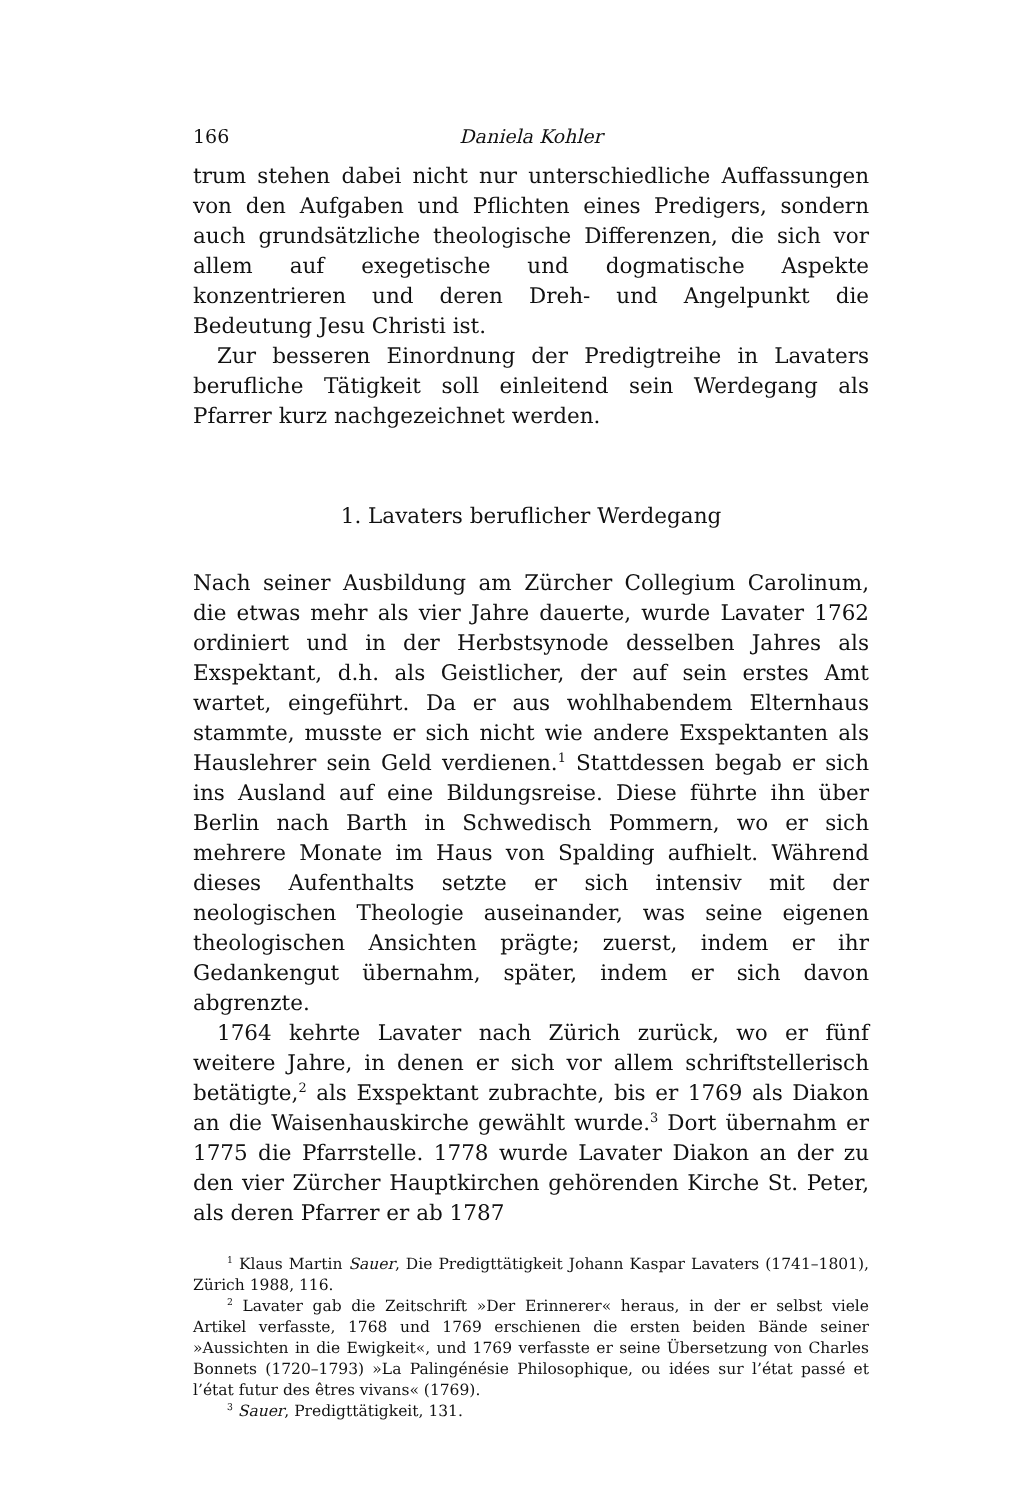166 Daniela Kohler
trum stehen dabei nicht nur unterschiedliche Auffassungen von den Aufgaben und Pflichten eines Predigers, sondern auch grundsätzliche theologische Differenzen, die sich vor allem auf exegetische und dogmatische Aspekte konzentrieren und deren Dreh- und Angelpunkt die Bedeutung Jesu Christi ist.
Zur besseren Einordnung der Predigtreihe in Lavaters berufliche Tätigkeit soll einleitend sein Werdegang als Pfarrer kurz nachgezeichnet werden.
1. Lavaters beruflicher Werdegang
Nach seiner Ausbildung am Zürcher Collegium Carolinum, die etwas mehr als vier Jahre dauerte, wurde Lavater 1762 ordiniert und in der Herbstsynode desselben Jahres als Exspektant, d.h. als Geistlicher, der auf sein erstes Amt wartet, eingeführt. Da er aus wohlhabendem Elternhaus stammte, musste er sich nicht wie andere Exspektanten als Hauslehrer sein Geld verdienen.<sup>1</sup> Stattdessen begab er sich ins Ausland auf eine Bildungsreise. Diese führte ihn über Berlin nach Barth in Schwedisch Pommern, wo er sich mehrere Monate im Haus von Spalding aufhielt. Während dieses Aufenthalts setzte er sich intensiv mit der neologischen Theologie auseinander, was seine eigenen theologischen Ansichten prägte; zuerst, indem er ihr Gedankengut übernahm, später, indem er sich davon abgrenzte.
1764 kehrte Lavater nach Zürich zurück, wo er fünf weitere Jahre, in denen er sich vor allem schriftstellerisch betätigte,<sup>2</sup> als Exspektant zubrachte, bis er 1769 als Diakon an die Waisenhauskirche gewählt wurde.<sup>3</sup> Dort übernahm er 1775 die Pfarrstelle. 1778 wurde Lavater Diakon an der zu den vier Zürcher Hauptkirchen gehörenden Kirche St. Peter, als deren Pfarrer er ab 1787
<sup>1</sup> Klaus Martin Sauer, Die Predigttätigkeit Johann Kaspar Lavaters (1741–1801), Zürich 1988, 116.
<sup>2</sup> Lavater gab die Zeitschrift »Der Erinnerer« heraus, in der er selbst viele Artikel verfasste, 1768 und 1769 erschienen die ersten beiden Bände seiner »Aussichten in die Ewigkeit«, und 1769 verfasste er seine Übersetzung von Charles Bonnets (1720–1793) »La Palingénésie Philosophique, ou idées sur l’état passé et l’état futur des êtres vivans« (1769).
<sup>3</sup> Sauer, Predigttätigkeit, 131.